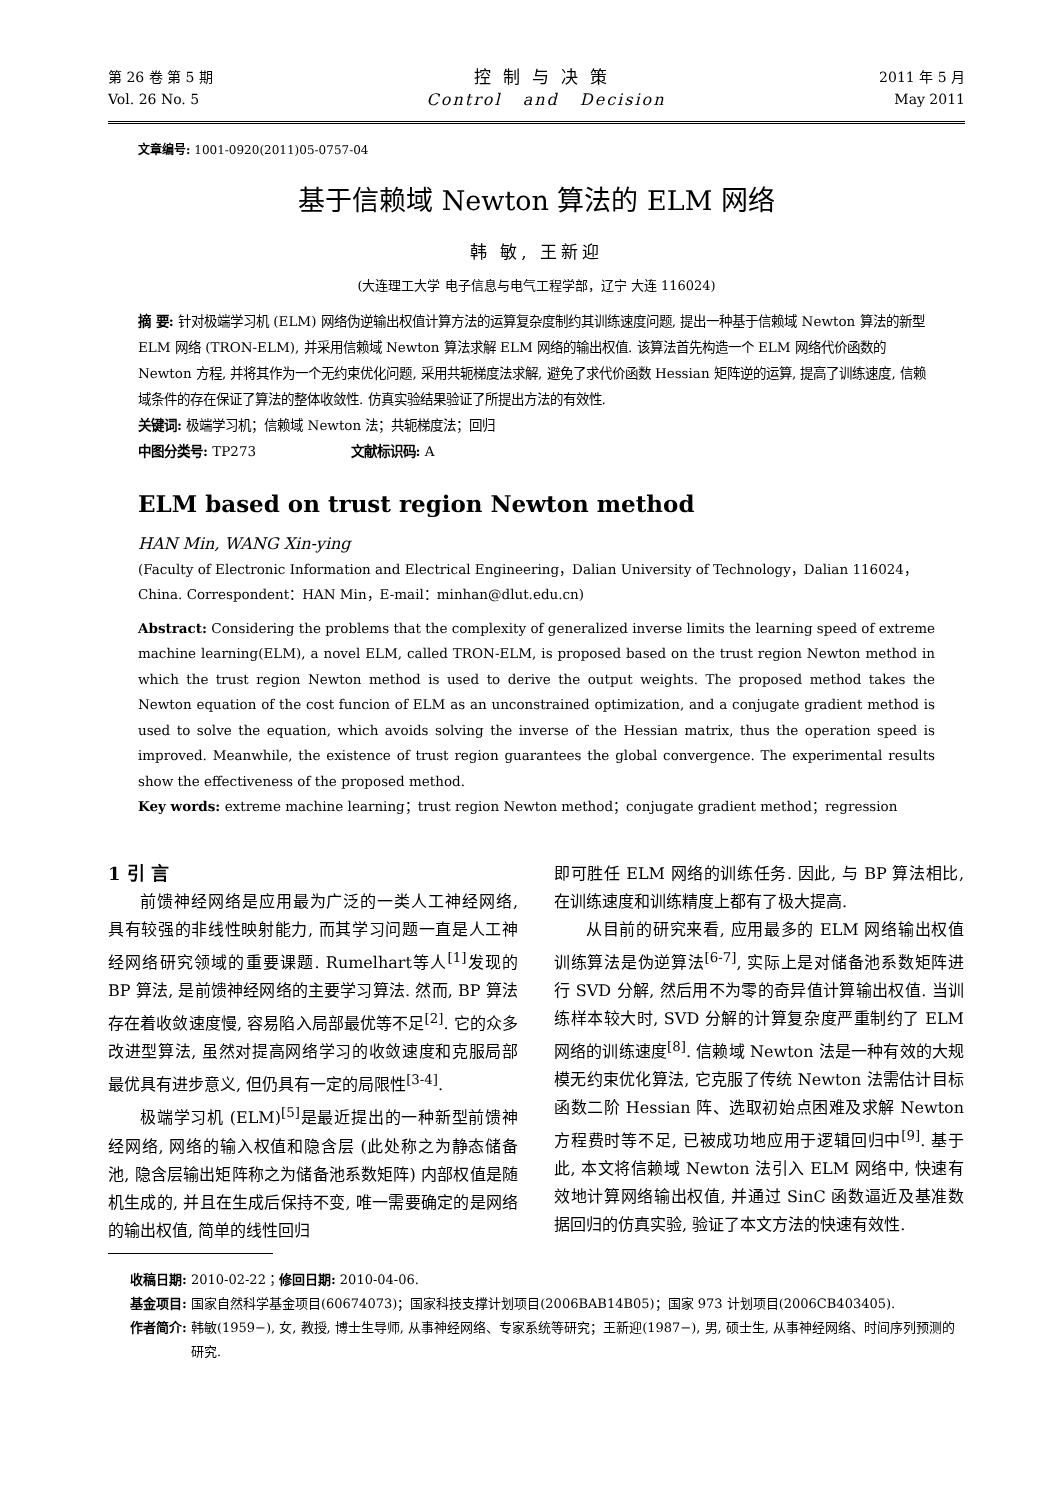第 26 卷 第 5 期
Vol. 26 No. 5
控制与决策
Control and Decision
2011 年 5 月
May 2011
文章编号: 1001-0920(2011)05-0757-04
基于信赖域 Newton 算法的 ELM 网络
韩 敏, 王新迎
(大连理工大学 电子信息与电气工程学部，辽宁 大连 116024)
摘 要: 针对极端学习机 (ELM) 网络伪逆输出权值计算方法的运算复杂度制约其训练速度问题, 提出一种基于信赖域 Newton 算法的新型 ELM 网络 (TRON-ELM), 并采用信赖域 Newton 算法求解 ELM 网络的输出权值. 该算法首先构造一个 ELM 网络代价函数的 Newton 方程, 并将其作为一个无约束优化问题, 采用共轭梯度法求解, 避免了求代价函数 Hessian 矩阵逆的运算, 提高了训练速度, 信赖域条件的存在保证了算法的整体收敛性. 仿真实验结果验证了所提出方法的有效性.
关键词: 极端学习机；信赖域 Newton 法；共轭梯度法；回归
中图分类号: TP273 文献标识码: A
ELM based on trust region Newton method
HAN Min, WANG Xin-ying
(Faculty of Electronic Information and Electrical Engineering，Dalian University of Technology，Dalian 116024，China. Correspondent：HAN Min，E-mail：minhan@dlut.edu.cn)
Abstract: Considering the problems that the complexity of generalized inverse limits the learning speed of extreme machine learning(ELM), a novel ELM, called TRON-ELM, is proposed based on the trust region Newton method in which the trust region Newton method is used to derive the output weights. The proposed method takes the Newton equation of the cost funcion of ELM as an unconstrained optimization, and a conjugate gradient method is used to solve the equation, which avoids solving the inverse of the Hessian matrix, thus the operation speed is improved. Meanwhile, the existence of trust region guarantees the global convergence. The experimental results show the effectiveness of the proposed method.
Key words: extreme machine learning；trust region Newton method；conjugate gradient method；regression
1 引 言
前馈神经网络是应用最为广泛的一类人工神经网络, 具有较强的非线性映射能力, 而其学习问题一直是人工神经网络研究领域的重要课题. Rumelhart等人<sup>[1]</sup>发现的 BP 算法, 是前馈神经网络的主要学习算法. 然而, BP 算法存在着收敛速度慢, 容易陷入局部最优等不足<sup>[2]</sup>. 它的众多改进型算法, 虽然对提高网络学习的收敛速度和克服局部最优具有进步意义, 但仍具有一定的局限性<sup>[3-4]</sup>.
极端学习机 (ELM)<sup>[5]</sup>是最近提出的一种新型前馈神经网络, 网络的输入权值和隐含层 (此处称之为静态储备池, 隐含层输出矩阵称之为储备池系数矩阵) 内部权值是随机生成的, 并且在生成后保持不变, 唯一需要确定的是网络的输出权值, 简单的线性回归
即可胜任 ELM 网络的训练任务. 因此, 与 BP 算法相比, 在训练速度和训练精度上都有了极大提高.
从目前的研究来看, 应用最多的 ELM 网络输出权值训练算法是伪逆算法<sup>[6-7]</sup>, 实际上是对储备池系数矩阵进行 SVD 分解, 然后用不为零的奇异值计算输出权值. 当训练样本较大时, SVD 分解的计算复杂度严重制约了 ELM 网络的训练速度<sup>[8]</sup>. 信赖域 Newton 法是一种有效的大规模无约束优化算法, 它克服了传统 Newton 法需估计目标函数二阶 Hessian 阵、选取初始点困难及求解 Newton 方程费时等不足, 已被成功地应用于逻辑回归中<sup>[9]</sup>. 基于此, 本文将信赖域 Newton 法引入 ELM 网络中, 快速有效地计算网络输出权值, 并通过 SinC 函数逼近及基准数据回归的仿真实验, 验证了本文方法的快速有效性.
收稿日期: 2010-02-22； 修回日期: 2010-04-06.
基金项目: 国家自然科学基金项目(60674073)；国家科技支撑计划项目(2006BAB14B05)；国家 973 计划项目(2006CB403405).
作者简介: 韩敏(1959−), 女, 教授, 博士生导师, 从事神经网络、专家系统等研究；王新迎(1987−), 男, 硕士生, 从事神经网络、时间序列预测的研究.